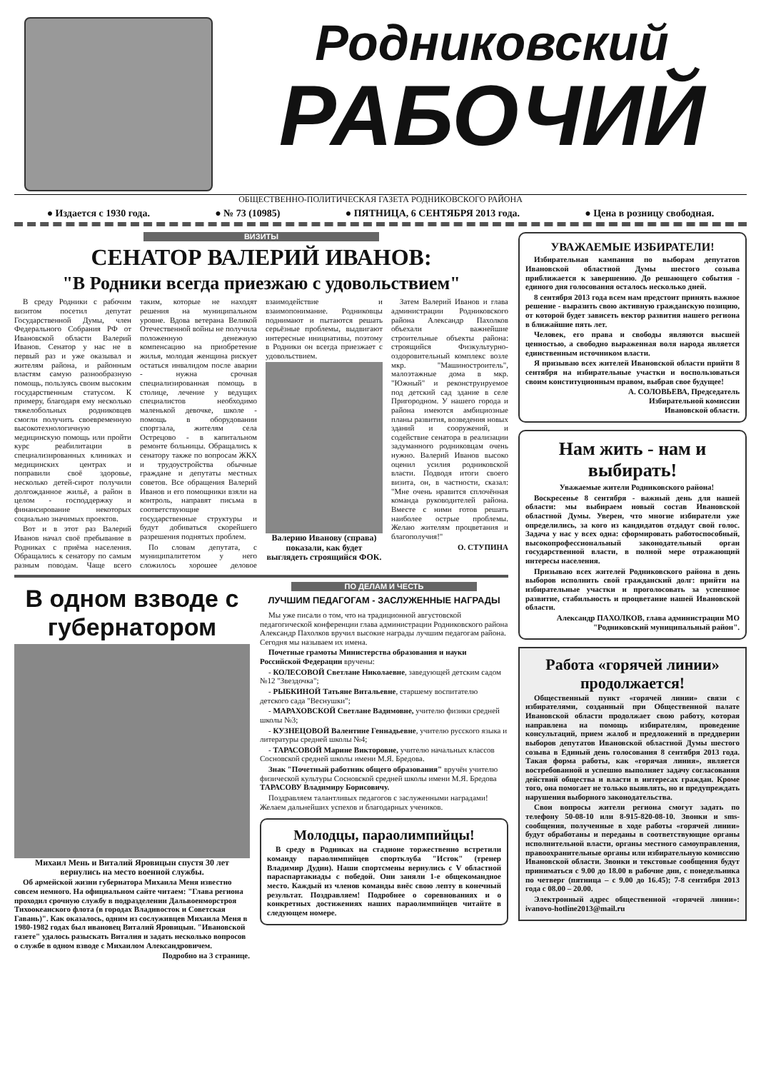Родниковский
РАБОЧИЙ
ОБЩЕСТВЕННО-ПОЛИТИЧЕСКАЯ ГАЗЕТА РОДНИКОВСКОГО РАЙОНА
● Издается с 1930 года. ● № 73 (10985) ● ПЯТНИЦА, 6 СЕНТЯБРЯ 2013 года. ● Цена в розницу свободная.
ВИЗИТЫ
СЕНАТОР ВАЛЕРИЙ ИВАНОВ:
"В Родники всегда приезжаю с удовольствием"
В среду Родники с рабочим визитом посетил депутат Государственной Думы, член Федерального Собрания РФ от Ивановской области Валерий Иванов. Сенатор у нас не в первый раз и уже оказывал и жителям района, и районным властям самую разнообразную помощь, пользуясь своим высоким государственным статусом. К примеру, благодаря ему несколько тяжелобольных родниковцев смогли получить своевременную высокотехнологичную медицинскую помощь или пройти курс реабилитации в специализированных клиниках и медицинских центрах и поправили своё здоровье, несколько детей-сирот получили долгожданное жильё, а район в целом - господдержку и финансирование некоторых социально значимых проектов.
Вот и в этот раз Валерий Иванов начал своё пребывание в Родниках с приёма населения. Обращались к сенатору по самым разным поводам. Чаще всего таким, которые не находят решения на муниципальном уровне. Вдова ветерана Великой Отечественной войны не получила положенную денежную компенсацию на приобретение жилья, молодая женщина рискует остаться инвалидом после аварии - нужна срочная специализированная помощь в столице, лечение у ведущих специалистов необходимо маленькой девочке, школе - помощь в оборудовании спортзала, жителям села Острецово - в капитальном ремонте больницы. Обращались к сенатору также по вопросам ЖКХ и трудоустройства обычные граждане и депутаты местных советов. Все обращения Валерий Иванов и его помощники взяли на контроль, направят письма в соответствующие государственные структуры и будут добиваться скорейшего разрешения поднятых проблем.
По словам депутата, с муниципалитетом у него сложилось хорошее деловое взаимодействие и взаимопонимание. Родниковцы поднимают и пытаются решать серьёзные проблемы, выдвигают интересные инициативы, поэтому в Родники он всегда приезжает с удовольствием.
Валерию Иванову (справа) показали, как будет выглядеть строящийся ФОК.
Затем Валерий Иванов и глава администрации Родниковского района Александр Пахолков объехали важнейшие строительные объекты района: строящийся Физкультурно-оздоровительный комплекс возле мкр. "Машиностроитель", малоэтажные дома в мкр. "Южный" и реконструируемое под детский сад здание в селе Пригородном. У нашего города и района имеются амбициозные планы развития, возведения новых зданий и сооружений, и содействие сенатора в реализации задуманного родниковцам очень нужно. Валерий Иванов высоко оценил усилия родниковской власти. Подводя итоги своего визита, он, в частности, сказал: "Мне очень нравится сплочённая команда руководителей района. Вместе с ними готов решать наиболее острые проблемы. Желаю жителям процветания и благополучия!"
О. СТУПИНА
В одном взводе с губернатором
Михаил Мень и Виталий Яровицын спустя 30 лет вернулись на место военной службы.
Об армейской жизни губернатора Михаила Меня известно совсем немного. На официальном сайте читаем: "Глава региона проходил срочную службу в подразделении Дальвоенморстроя Тихоокеанского флота (в городах Владивосток и Советская Гавань)". Как оказалось, одним из сослуживцев Михаила Меня в 1980-1982 годах был ивановец Виталий Яровицын. "Ивановской газете" удалось разыскать Виталия и задать несколько вопросов о службе в одном взводе с Михаилом Александровичем.
Подробно на 3 странице.
ПО ДЕЛАМ И ЧЕСТЬ
ЛУЧШИМ ПЕДАГОГАМ - ЗАСЛУЖЕННЫЕ НАГРАДЫ
Мы уже писали о том, что на традиционной августовской педагогической конференции глава администрации Родниковского района Александр Пахолков вручил высокие награды лучшим педагогам района. Сегодня мы называем их имена.
Почетные грамоты Министерства образования и науки Российской Федерации вручены:
- КОЛЕСОВОЙ Светлане Николаевне, заведующей детским садом №12 "Звездочка";
- РЫБКИНОЙ Татьяне Витальевне, старшему воспитателю детского сада "Веснушки";
- МАРАХОВСКОЙ Светлане Вадимовне, учителю физики средней школы №3;
- КУЗНЕЦОВОЙ Валентине Геннадьевне, учителю русского языка и литературы средней школы №4;
- ТАРАСОВОЙ Марине Викторовне, учителю начальных классов Сосновской средней школы имени М.Я. Бредова.
Знак "Почетный работник общего образования" вручён учителю физической культуры Сосновской средней школы имени М.Я. Бредова ТАРАСОВУ Владимиру Борисовичу.
Поздравляем талантливых педагогов с заслуженными наградами! Желаем дальнейших успехов и благодарных учеников.
Молодцы, параолимпийцы!
В среду в Родниках на стадионе торжественно встретили команду параолимпийцев спортклуба "Исток" (тренер Владимир Дудин). Наши спортсмены вернулись с V областной параспартакиады с победой. Они заняли 1-е общекомандное место. Каждый из членов команды внёс свою лепту в конечный результат. Поздравляем! Подробнее о соревнованиях и о конкретных достижениях наших параолимпийцев читайте в следующем номере.
УВАЖАЕМЫЕ ИЗБИРАТЕЛИ!
Избирательная кампания по выборам депутатов Ивановской областной Думы шестого созыва приближается к завершению. До решающего события - единого дня голосования осталось несколько дней.
8 сентября 2013 года всем нам предстоит принять важное решение - выразить свою активную гражданскую позицию, от которой будет зависеть вектор развития нашего региона в ближайшие пять лет.
Человек, его права и свободы являются высшей ценностью, а свободно выраженная воля народа является единственным источником власти.
Я призываю всех жителей Ивановской области прийти 8 сентября на избирательные участки и воспользоваться своим конституционным правом, выбрав свое будущее!
А. СОЛОВЬЕВА, Председатель
Избирательной комиссии
Ивановской области.
Нам жить - нам и выбирать!
Уважаемые жители Родниковского района!
Воскресенье 8 сентября - важный день для нашей области: мы выбираем новый состав Ивановской областной Думы. Уверен, что многие избиратели уже определились, за кого из кандидатов отдадут свой голос. Задача у нас у всех одна: сформировать работоспособный, высокопрофессиональный законодательный орган государственной власти, в полной мере отражающий интересы населения.
Призываю всех жителей Родниковского района в день выборов исполнить свой гражданский долг: прийти на избирательные участки и проголосовать за успешное развитие, стабильность и процветание нашей Ивановской области.
Александр ПАХОЛКОВ, глава администрации МО "Родниковский муниципальный район".
Работа «горячей линии» продолжается!
Общественный пункт «горячей линии» связи с избирателями, созданный при Общественной палате Ивановской области продолжает свою работу, которая направлена на помощь избирателям, проведение консультаций, прием жалоб и предложений в преддверии выборов депутатов Ивановской областной Думы шестого созыва в Единый день голосования 8 сентября 2013 года. Такая форма работы, как «горячая линия», является востребованной и успешно выполняет задачу согласования действий общества и власти в интересах граждан. Кроме того, она помогает не только выявлять, но и предупреждать нарушения выборного законодательства.
Свои вопросы жители региона смогут задать по телефону 50-08-10 или 8-915-820-08-10. Звонки и sms-сообщения, полученные в ходе работы «горячей линии» будут обработаны и переданы в соответствующие органы исполнительной власти, органы местного самоуправления, правоохранительные органы или избирательную комиссию Ивановской области. Звонки и текстовые сообщения будут приниматься с 9.00 до 18.00 в рабочие дни, с понедельника по четверг (пятница – с 9.00 до 16.45); 7-8 сентября 2013 года с 08.00 – 20.00.
Электронный адрес общественной «горячей линии»: ivanovo-hotline2013@mail.ru